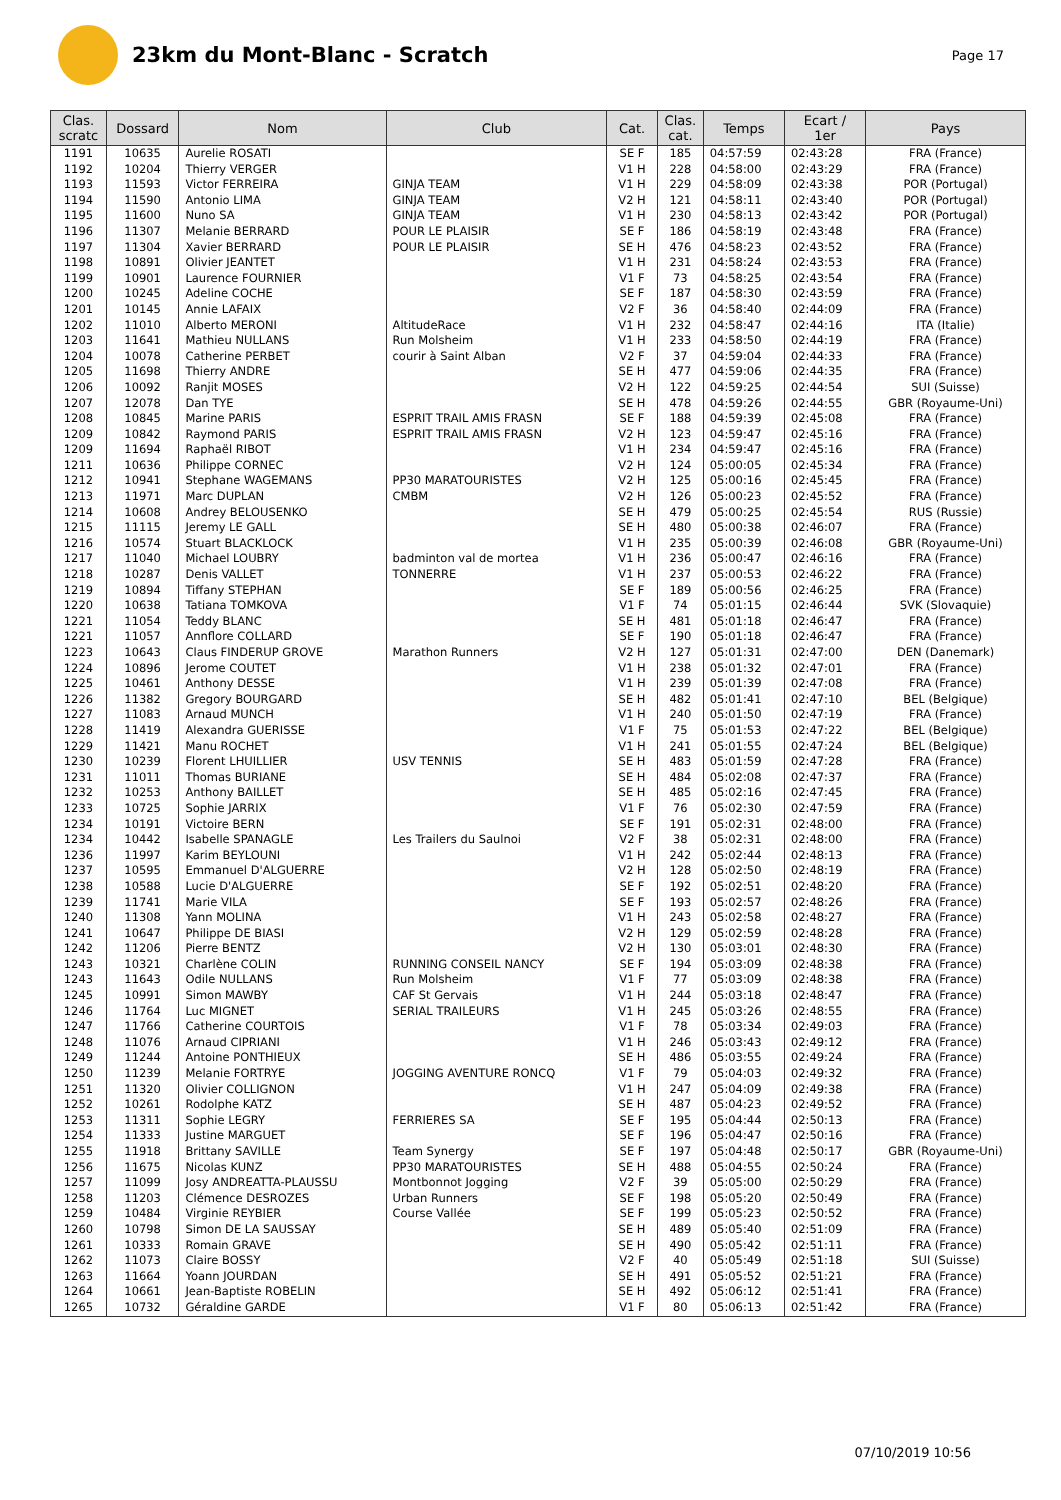23km du Mont-Blanc - Scratch
Page 17
| Clas. scratc | Dossard | Nom | Club | Cat. | Clas. cat. | Temps | Ecart / 1er | Pays |
| --- | --- | --- | --- | --- | --- | --- | --- | --- |
| 1191 | 10635 | Aurelie ROSATI | | SE F | 185 | 04:57:59 | 02:43:28 | FRA (France) |
| 1192 | 10204 | Thierry VERGER | | V1 H | 228 | 04:58:00 | 02:43:29 | FRA (France) |
| 1193 | 11593 | Victor FERREIRA | GINJA TEAM | V1 H | 229 | 04:58:09 | 02:43:38 | POR (Portugal) |
| 1194 | 11590 | Antonio LIMA | GINJA TEAM | V2 H | 121 | 04:58:11 | 02:43:40 | POR (Portugal) |
| 1195 | 11600 | Nuno SA | GINJA TEAM | V1 H | 230 | 04:58:13 | 02:43:42 | POR (Portugal) |
| 1196 | 11307 | Melanie BERRARD | POUR LE PLAISIR | SE F | 186 | 04:58:19 | 02:43:48 | FRA (France) |
| 1197 | 11304 | Xavier BERRARD | POUR LE PLAISIR | SE H | 476 | 04:58:23 | 02:43:52 | FRA (France) |
| 1198 | 10891 | Olivier JEANTET | | V1 H | 231 | 04:58:24 | 02:43:53 | FRA (France) |
| 1199 | 10901 | Laurence FOURNIER | | V1 F | 73 | 04:58:25 | 02:43:54 | FRA (France) |
| 1200 | 10245 | Adeline COCHE | | SE F | 187 | 04:58:30 | 02:43:59 | FRA (France) |
| 1201 | 10145 | Annie LAFAIX | | V2 F | 36 | 04:58:40 | 02:44:09 | FRA (France) |
| 1202 | 11010 | Alberto MERONI | AltitudeRace | V1 H | 232 | 04:58:47 | 02:44:16 | ITA (Italie) |
| 1203 | 11641 | Mathieu NULLANS | Run Molsheim | V1 H | 233 | 04:58:50 | 02:44:19 | FRA (France) |
| 1204 | 10078 | Catherine PERBET | courir à Saint Alban | V2 F | 37 | 04:59:04 | 02:44:33 | FRA (France) |
| 1205 | 11698 | Thierry ANDRE | | SE H | 477 | 04:59:06 | 02:44:35 | FRA (France) |
| 1206 | 10092 | Ranjit MOSES | | V2 H | 122 | 04:59:25 | 02:44:54 | SUI (Suisse) |
| 1207 | 12078 | Dan TYE | | SE H | 478 | 04:59:26 | 02:44:55 | GBR (Royaume-Uni) |
| 1208 | 10845 | Marine PARIS | ESPRIT TRAIL AMIS FRASN | SE F | 188 | 04:59:39 | 02:45:08 | FRA (France) |
| 1209 | 10842 | Raymond PARIS | ESPRIT TRAIL AMIS FRASN | V2 H | 123 | 04:59:47 | 02:45:16 | FRA (France) |
| 1209 | 11694 | Raphaël RIBOT | | V1 H | 234 | 04:59:47 | 02:45:16 | FRA (France) |
| 1211 | 10636 | Philippe CORNEC | | V2 H | 124 | 05:00:05 | 02:45:34 | FRA (France) |
| 1212 | 10941 | Stephane WAGEMANS | PP30 MARATOURISTES | V2 H | 125 | 05:00:16 | 02:45:45 | FRA (France) |
| 1213 | 11971 | Marc DUPLAN | CMBM | V2 H | 126 | 05:00:23 | 02:45:52 | FRA (France) |
| 1214 | 10608 | Andrey BELOUSENKO | | SE H | 479 | 05:00:25 | 02:45:54 | RUS (Russie) |
| 1215 | 11115 | Jeremy LE GALL | | SE H | 480 | 05:00:38 | 02:46:07 | FRA (France) |
| 1216 | 10574 | Stuart BLACKLOCK | | V1 H | 235 | 05:00:39 | 02:46:08 | GBR (Royaume-Uni) |
| 1217 | 11040 | Michael LOUBRY | badminton val de mortea | V1 H | 236 | 05:00:47 | 02:46:16 | FRA (France) |
| 1218 | 10287 | Denis VALLET | TONNERRE | V1 H | 237 | 05:00:53 | 02:46:22 | FRA (France) |
| 1219 | 10894 | Tiffany STEPHAN | | SE F | 189 | 05:00:56 | 02:46:25 | FRA (France) |
| 1220 | 10638 | Tatiana TOMKOVA | | V1 F | 74 | 05:01:15 | 02:46:44 | SVK (Slovaquie) |
| 1221 | 11054 | Teddy BLANC | | SE H | 481 | 05:01:18 | 02:46:47 | FRA (France) |
| 1221 | 11057 | Annflore COLLARD | | SE F | 190 | 05:01:18 | 02:46:47 | FRA (France) |
| 1223 | 10643 | Claus FINDERUP GROVE | Marathon Runners | V2 H | 127 | 05:01:31 | 02:47:00 | DEN (Danemark) |
| 1224 | 10896 | Jerome COUTET | | V1 H | 238 | 05:01:32 | 02:47:01 | FRA (France) |
| 1225 | 10461 | Anthony DESSE | | V1 H | 239 | 05:01:39 | 02:47:08 | FRA (France) |
| 1226 | 11382 | Gregory BOURGARD | | SE H | 482 | 05:01:41 | 02:47:10 | BEL (Belgique) |
| 1227 | 11083 | Arnaud MUNCH | | V1 H | 240 | 05:01:50 | 02:47:19 | FRA (France) |
| 1228 | 11419 | Alexandra GUERISSE | | V1 F | 75 | 05:01:53 | 02:47:22 | BEL (Belgique) |
| 1229 | 11421 | Manu ROCHET | | V1 H | 241 | 05:01:55 | 02:47:24 | BEL (Belgique) |
| 1230 | 10239 | Florent LHUILLIER | USV TENNIS | SE H | 483 | 05:01:59 | 02:47:28 | FRA (France) |
| 1231 | 11011 | Thomas BURIANE | | SE H | 484 | 05:02:08 | 02:47:37 | FRA (France) |
| 1232 | 10253 | Anthony BAILLET | | SE H | 485 | 05:02:16 | 02:47:45 | FRA (France) |
| 1233 | 10725 | Sophie JARRIX | | V1 F | 76 | 05:02:30 | 02:47:59 | FRA (France) |
| 1234 | 10191 | Victoire BERN | | SE F | 191 | 05:02:31 | 02:48:00 | FRA (France) |
| 1234 | 10442 | Isabelle SPANAGLE | Les Trailers du Saulnoi | V2 F | 38 | 05:02:31 | 02:48:00 | FRA (France) |
| 1236 | 11997 | Karim BEYLOUNI | | V1 H | 242 | 05:02:44 | 02:48:13 | FRA (France) |
| 1237 | 10595 | Emmanuel D'ALGUERRE | | V2 H | 128 | 05:02:50 | 02:48:19 | FRA (France) |
| 1238 | 10588 | Lucie D'ALGUERRE | | SE F | 192 | 05:02:51 | 02:48:20 | FRA (France) |
| 1239 | 11741 | Marie VILA | | SE F | 193 | 05:02:57 | 02:48:26 | FRA (France) |
| 1240 | 11308 | Yann MOLINA | | V1 H | 243 | 05:02:58 | 02:48:27 | FRA (France) |
| 1241 | 10647 | Philippe DE BIASI | | V2 H | 129 | 05:02:59 | 02:48:28 | FRA (France) |
| 1242 | 11206 | Pierre BENTZ | | V2 H | 130 | 05:03:01 | 02:48:30 | FRA (France) |
| 1243 | 10321 | Charlène COLIN | RUNNING CONSEIL NANCY | SE F | 194 | 05:03:09 | 02:48:38 | FRA (France) |
| 1243 | 11643 | Odile NULLANS | Run Molsheim | V1 F | 77 | 05:03:09 | 02:48:38 | FRA (France) |
| 1245 | 10991 | Simon MAWBY | CAF St Gervais | V1 H | 244 | 05:03:18 | 02:48:47 | FRA (France) |
| 1246 | 11764 | Luc MIGNET | SERIAL TRAILEURS | V1 H | 245 | 05:03:26 | 02:48:55 | FRA (France) |
| 1247 | 11766 | Catherine COURTOIS | | V1 F | 78 | 05:03:34 | 02:49:03 | FRA (France) |
| 1248 | 11076 | Arnaud CIPRIANI | | V1 H | 246 | 05:03:43 | 02:49:12 | FRA (France) |
| 1249 | 11244 | Antoine PONTHIEUX | | SE H | 486 | 05:03:55 | 02:49:24 | FRA (France) |
| 1250 | 11239 | Melanie FORTRYE | JOGGING AVENTURE RONCQ | V1 F | 79 | 05:04:03 | 02:49:32 | FRA (France) |
| 1251 | 11320 | Olivier COLLIGNON | | V1 H | 247 | 05:04:09 | 02:49:38 | FRA (France) |
| 1252 | 10261 | Rodolphe KATZ | | SE H | 487 | 05:04:23 | 02:49:52 | FRA (France) |
| 1253 | 11311 | Sophie LEGRY | FERRIERES SA | SE F | 195 | 05:04:44 | 02:50:13 | FRA (France) |
| 1254 | 11333 | Justine MARGUET | | SE F | 196 | 05:04:47 | 02:50:16 | FRA (France) |
| 1255 | 11918 | Brittany SAVILLE | Team Synergy | SE F | 197 | 05:04:48 | 02:50:17 | GBR (Royaume-Uni) |
| 1256 | 11675 | Nicolas KUNZ | PP30 MARATOURISTES | SE H | 488 | 05:04:55 | 02:50:24 | FRA (France) |
| 1257 | 11099 | Josy ANDREATTA-PLAUSSU | Montbonnot Jogging | V2 F | 39 | 05:05:00 | 02:50:29 | FRA (France) |
| 1258 | 11203 | Clémence DESROZES | Urban Runners | SE F | 198 | 05:05:20 | 02:50:49 | FRA (France) |
| 1259 | 10484 | Virginie REYBIER | Course Vallée | SE F | 199 | 05:05:23 | 02:50:52 | FRA (France) |
| 1260 | 10798 | Simon DE LA SAUSSAY | | SE H | 489 | 05:05:40 | 02:51:09 | FRA (France) |
| 1261 | 10333 | Romain GRAVE | | SE H | 490 | 05:05:42 | 02:51:11 | FRA (France) |
| 1262 | 11073 | Claire BOSSY | | V2 F | 40 | 05:05:49 | 02:51:18 | SUI (Suisse) |
| 1263 | 11664 | Yoann JOURDAN | | SE H | 491 | 05:05:52 | 02:51:21 | FRA (France) |
| 1264 | 10661 | Jean-Baptiste ROBELIN | | SE H | 492 | 05:06:12 | 02:51:41 | FRA (France) |
| 1265 | 10732 | Géraldine GARDE | | V1 F | 80 | 05:06:13 | 02:51:42 | FRA (France) |
07/10/2019 10:56